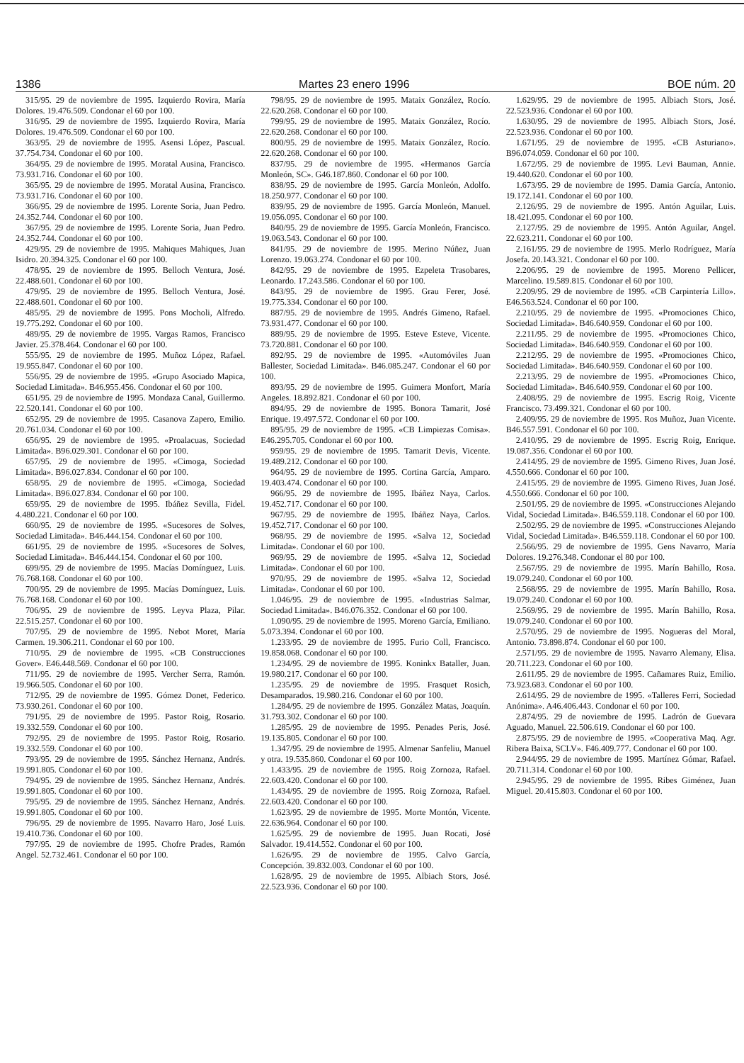1386 Martes 23 enero 1996 BOE núm. 20
315/95. 29 de noviembre de 1995. Izquierdo Rovira, María Dolores. 19.476.509. Condonar el 60 por 100.
316/95. 29 de noviembre de 1995. Izquierdo Rovira, María Dolores. 19.476.509. Condonar el 60 por 100.
363/95. 29 de noviembre de 1995. Asensi López, Pascual. 37.754.734. Condonar el 60 por 100.
364/95. 29 de noviembre de 1995. Moratal Ausina, Francisco. 73.931.716. Condonar el 60 por 100.
365/95. 29 de noviembre de 1995. Moratal Ausina, Francisco. 73.931.716. Condonar el 60 por 100.
366/95. 29 de noviembre de 1995. Lorente Soria, Juan Pedro. 24.352.744. Condonar el 60 por 100.
367/95. 29 de noviembre de 1995. Lorente Soria, Juan Pedro. 24.352.744. Condonar el 60 por 100.
429/95. 29 de noviembre de 1995. Mahiques Mahiques, Juan Isidro. 20.394.325. Condonar el 60 por 100.
478/95. 29 de noviembre de 1995. Belloch Ventura, José. 22.488.601. Condonar el 60 por 100.
479/95. 29 de noviembre de 1995. Belloch Ventura, José. 22.488.601. Condonar el 60 por 100.
485/95. 29 de noviembre de 1995. Pons Mocholi, Alfredo. 19.775.292. Condonar el 60 por 100.
489/95. 29 de noviembre de 1995. Vargas Ramos, Francisco Javier. 25.378.464. Condonar el 60 por 100.
555/95. 29 de noviembre de 1995. Muñoz López, Rafael. 19.955.847. Condonar el 60 por 100.
556/95. 29 de noviembre de 1995. «Grupo Asociado Mapica, Sociedad Limitada». B46.955.456. Condonar el 60 por 100.
651/95. 29 de noviembre de 1995. Mondaza Canal, Guillermo. 22.520.141. Condonar el 60 por 100.
652/95. 29 de noviembre de 1995. Casanova Zapero, Emilio. 20.761.034. Condonar el 60 por 100.
656/95. 29 de noviembre de 1995. «Proalacuas, Sociedad Limitada». B96.029.301. Condonar el 60 por 100.
657/95. 29 de noviembre de 1995. «Cimoga, Sociedad Limitada». B96.027.834. Condonar el 60 por 100.
658/95. 29 de noviembre de 1995. «Cimoga, Sociedad Limitada». B96.027.834. Condonar el 60 por 100.
659/95. 29 de noviembre de 1995. Ibáñez Sevilla, Fidel. 4.480.221. Condonar el 60 por 100.
660/95. 29 de noviembre de 1995. «Sucesores de Solves, Sociedad Limitada». B46.444.154. Condonar el 60 por 100.
661/95. 29 de noviembre de 1995. «Sucesores de Solves, Sociedad Limitada». B46.444.154. Condonar el 60 por 100.
699/95. 29 de noviembre de 1995. Macías Domínguez, Luis. 76.768.168. Condonar el 60 por 100.
700/95. 29 de noviembre de 1995. Macías Domínguez, Luis. 76.768.168. Condonar el 60 por 100.
706/95. 29 de noviembre de 1995. Leyva Plaza, Pilar. 22.515.257. Condonar el 60 por 100.
707/95. 29 de noviembre de 1995. Nebot Moret, María Carmen. 19.306.211. Condonar el 60 por 100.
710/95. 29 de noviembre de 1995. «CB Construcciones Gover». E46.448.569. Condonar el 60 por 100.
711/95. 29 de noviembre de 1995. Vercher Serra, Ramón. 19.966.505. Condonar el 60 por 100.
712/95. 29 de noviembre de 1995. Gómez Donet, Federico. 73.930.261. Condonar el 60 por 100.
791/95. 29 de noviembre de 1995. Pastor Roig, Rosario. 19.332.559. Condonar el 60 por 100.
792/95. 29 de noviembre de 1995. Pastor Roig, Rosario. 19.332.559. Condonar el 60 por 100.
793/95. 29 de noviembre de 1995. Sánchez Hernanz, Andrés. 19.991.805. Condonar el 60 por 100.
794/95. 29 de noviembre de 1995. Sánchez Hernanz, Andrés. 19.991.805. Condonar el 60 por 100.
795/95. 29 de noviembre de 1995. Sánchez Hernanz, Andrés. 19.991.805. Condonar el 60 por 100.
796/95. 29 de noviembre de 1995. Navarro Haro, José Luis. 19.410.736. Condonar el 60 por 100.
797/95. 29 de noviembre de 1995. Chofre Prades, Ramón Angel. 52.732.461. Condonar el 60 por 100.
798/95. 29 de noviembre de 1995. Mataix González, Rocío. 22.620.268. Condonar el 60 por 100.
799/95. 29 de noviembre de 1995. Mataix González, Rocío. 22.620.268. Condonar el 60 por 100.
800/95. 29 de noviembre de 1995. Mataix González, Rocío. 22.620.268. Condonar el 60 por 100.
837/95. 29 de noviembre de 1995. «Hermanos García Monleón, SC». G46.187.860. Condonar el 60 por 100.
838/95. 29 de noviembre de 1995. García Monleón, Adolfo. 18.250.977. Condonar el 60 por 100.
839/95. 29 de noviembre de 1995. García Monleón, Manuel. 19.056.095. Condonar el 60 por 100.
840/95. 29 de noviembre de 1995. García Monleón, Francisco. 19.063.543. Condonar el 60 por 100.
841/95. 29 de noviembre de 1995. Merino Núñez, Juan Lorenzo. 19.063.274. Condonar el 60 por 100.
842/95. 29 de noviembre de 1995. Ezpeleta Trasobares, Leonardo. 17.243.586. Condonar el 60 por 100.
843/95. 29 de noviembre de 1995. Grau Ferer, José. 19.775.334. Condonar el 60 por 100.
887/95. 29 de noviembre de 1995. Andrés Gimeno, Rafael. 73.931.477. Condonar el 60 por 100.
889/95. 29 de noviembre de 1995. Esteve Esteve, Vicente. 73.720.881. Condonar el 60 por 100.
892/95. 29 de noviembre de 1995. «Automóviles Juan Ballester, Sociedad Limitada». B46.085.247. Condonar el 60 por 100.
893/95. 29 de noviembre de 1995. Guimera Monfort, María Angeles. 18.892.821. Condonar el 60 por 100.
894/95. 29 de noviembre de 1995. Bonora Tamarit, José Enrique. 19.497.572. Condonar el 60 por 100.
895/95. 29 de noviembre de 1995. «CB Limpiezas Comisa». E46.295.705. Condonar el 60 por 100.
959/95. 29 de noviembre de 1995. Tamarit Devis, Vicente. 19.489.212. Condonar el 60 por 100.
964/95. 29 de noviembre de 1995. Cortina García, Amparo. 19.403.474. Condonar el 60 por 100.
966/95. 29 de noviembre de 1995. Ibáñez Naya, Carlos. 19.452.717. Condonar el 60 por 100.
967/95. 29 de noviembre de 1995. Ibáñez Naya, Carlos. 19.452.717. Condonar el 60 por 100.
968/95. 29 de noviembre de 1995. «Salva 12, Sociedad Limitada». Condonar el 60 por 100.
969/95. 29 de noviembre de 1995. «Salva 12, Sociedad Limitada». Condonar el 60 por 100.
970/95. 29 de noviembre de 1995. «Salva 12, Sociedad Limitada». Condonar el 60 por 100.
1.046/95. 29 de noviembre de 1995. «Industrias Salmar, Sociedad Limitada». B46.076.352. Condonar el 60 por 100.
1.090/95. 29 de noviembre de 1995. Moreno García, Emiliano. 5.073.394. Condonar el 60 por 100.
1.233/95. 29 de noviembre de 1995. Furio Coll, Francisco. 19.858.068. Condonar el 60 por 100.
1.234/95. 29 de noviembre de 1995. Koninkx Bataller, Juan. 19.980.217. Condonar el 60 por 100.
1.235/95. 29 de noviembre de 1995. Frasquet Rosich, Desamparados. 19.980.216. Condonar el 60 por 100.
1.284/95. 29 de noviembre de 1995. González Matas, Joaquín. 31.793.302. Condonar el 60 por 100.
1.285/95. 29 de noviembre de 1995. Penades Peris, José. 19.135.805. Condonar el 60 por 100.
1.347/95. 29 de noviembre de 1995. Almenar Sanfeliu, Manuel y otra. 19.535.860. Condonar el 60 por 100.
1.433/95. 29 de noviembre de 1995. Roig Zornoza, Rafael. 22.603.420. Condonar el 60 por 100.
1.434/95. 29 de noviembre de 1995. Roig Zornoza, Rafael. 22.603.420. Condonar el 60 por 100.
1.623/95. 29 de noviembre de 1995. Morte Montón, Vicente. 22.636.964. Condonar el 60 por 100.
1.625/95. 29 de noviembre de 1995. Juan Rocati, José Salvador. 19.414.552. Condonar el 60 por 100.
1.626/95. 29 de noviembre de 1995. Calvo García, Concepción. 39.832.003. Condonar el 60 por 100.
1.628/95. 29 de noviembre de 1995. Albiach Stors, José. 22.523.936. Condonar el 60 por 100.
1.629/95. 29 de noviembre de 1995. Albiach Stors, José. 22.523.936. Condonar el 60 por 100.
1.630/95. 29 de noviembre de 1995. Albiach Stors, José. 22.523.936. Condonar el 60 por 100.
1.671/95. 29 de noviembre de 1995. «CB Asturiano». B96.074.059. Condonar el 60 por 100.
1.672/95. 29 de noviembre de 1995. Levi Bauman, Annie. 19.440.620. Condonar el 60 por 100.
1.673/95. 29 de noviembre de 1995. Damia García, Antonio. 19.172.141. Condonar el 60 por 100.
2.126/95. 29 de noviembre de 1995. Antón Aguilar, Luis. 18.421.095. Condonar el 60 por 100.
2.127/95. 29 de noviembre de 1995. Antón Aguilar, Angel. 22.623.211. Condonar el 60 por 100.
2.161/95. 29 de noviembre de 1995. Merlo Rodríguez, María Josefa. 20.143.321. Condonar el 60 por 100.
2.206/95. 29 de noviembre de 1995. Moreno Pellicer, Marcelino. 19.589.815. Condonar el 60 por 100.
2.209/95. 29 de noviembre de 1995. «CB Carpintería Lillo». E46.563.524. Condonar el 60 por 100.
2.210/95. 29 de noviembre de 1995. «Promociones Chico, Sociedad Limitada». B46.640.959. Condonar el 60 por 100.
2.211/95. 29 de noviembre de 1995. «Promociones Chico, Sociedad Limitada». B46.640.959. Condonar el 60 por 100.
2.212/95. 29 de noviembre de 1995. «Promociones Chico, Sociedad Limitada». B46.640.959. Condonar el 60 por 100.
2.213/95. 29 de noviembre de 1995. «Promociones Chico, Sociedad Limitada». B46.640.959. Condonar el 60 por 100.
2.408/95. 29 de noviembre de 1995. Escrig Roig, Vicente Francisco. 73.499.321. Condonar el 60 por 100.
2.409/95. 29 de noviembre de 1995. Ros Muñoz, Juan Vicente. B46.557.591. Condonar el 60 por 100.
2.410/95. 29 de noviembre de 1995. Escrig Roig, Enrique. 19.087.356. Condonar el 60 por 100.
2.414/95. 29 de noviembre de 1995. Gimeno Rives, Juan José. 4.550.666. Condonar el 60 por 100.
2.415/95. 29 de noviembre de 1995. Gimeno Rives, Juan José. 4.550.666. Condonar el 60 por 100.
2.501/95. 29 de noviembre de 1995. «Construcciones Alejando Vidal, Sociedad Limitada». B46.559.118. Condonar el 60 por 100.
2.502/95. 29 de noviembre de 1995. «Construcciones Alejando Vidal, Sociedad Limitada». B46.559.118. Condonar el 60 por 100.
2.566/95. 29 de noviembre de 1995. Gens Navarro, María Dolores. 19.276.348. Condonar el 80 por 100.
2.567/95. 29 de noviembre de 1995. Marín Bahillo, Rosa. 19.079.240. Condonar el 60 por 100.
2.568/95. 29 de noviembre de 1995. Marín Bahillo, Rosa. 19.079.240. Condonar el 60 por 100.
2.569/95. 29 de noviembre de 1995. Marín Bahillo, Rosa. 19.079.240. Condonar el 60 por 100.
2.570/95. 29 de noviembre de 1995. Nogueras del Moral, Antonio. 73.898.874. Condonar el 60 por 100.
2.571/95. 29 de noviembre de 1995. Navarro Alemany, Elisa. 20.711.223. Condonar el 60 por 100.
2.611/95. 29 de noviembre de 1995. Cañamares Ruiz, Emilio. 73.923.683. Condonar el 60 por 100.
2.614/95. 29 de noviembre de 1995. «Talleres Ferri, Sociedad Anónima». A46.406.443. Condonar el 60 por 100.
2.874/95. 29 de noviembre de 1995. Ladrón de Guevara Aguado, Manuel. 22.506.619. Condonar el 60 por 100.
2.875/95. 29 de noviembre de 1995. «Cooperativa Maq. Agr. Ribera Baixa, SCLV». F46.409.777. Condonar el 60 por 100.
2.944/95. 29 de noviembre de 1995. Martínez Gómar, Rafael. 20.711.314. Condonar el 60 por 100.
2.945/95. 29 de noviembre de 1995. Ribes Giménez, Juan Miguel. 20.415.803. Condonar el 60 por 100.